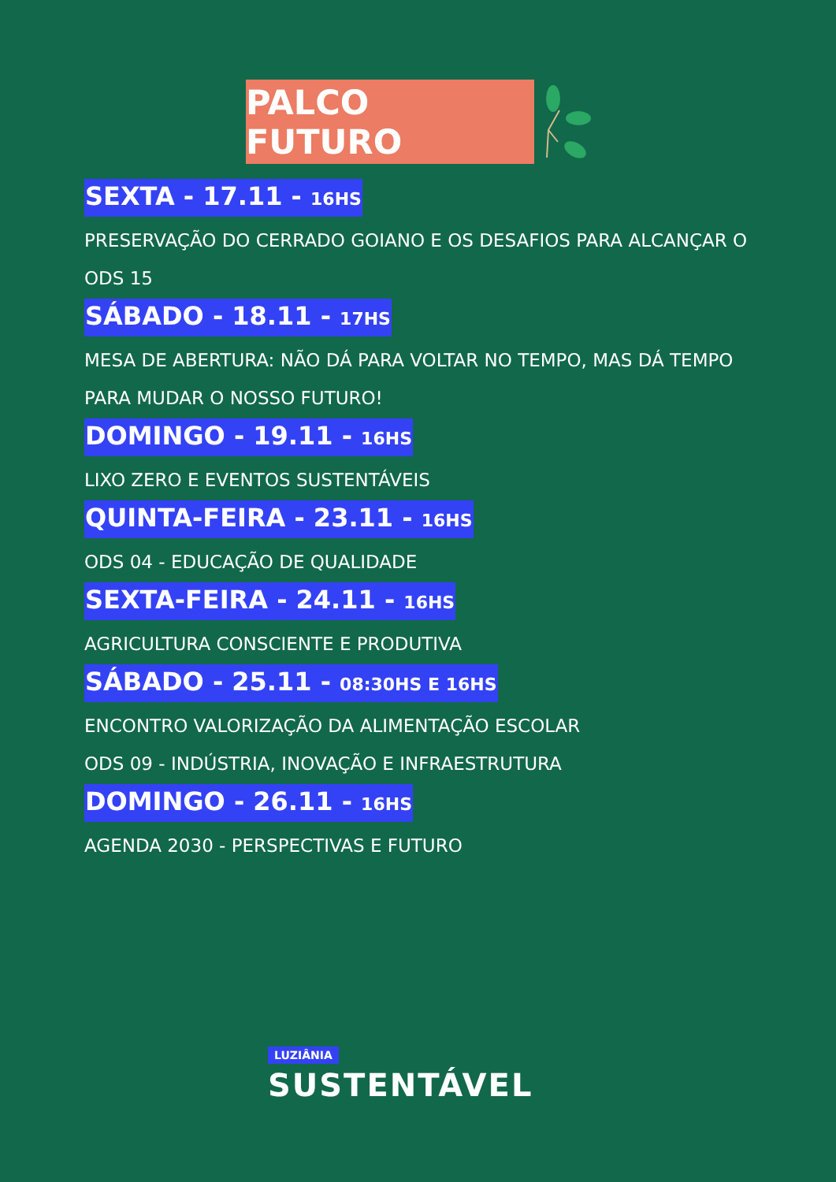PALCO FUTURO
SEXTA - 17.11 - 16HS
PRESERVAÇÃO DO CERRADO GOIANO E OS DESAFIOS PARA ALCANÇAR O ODS 15
SÁBADO - 18.11 - 17HS
MESA DE ABERTURA: NÃO DÁ PARA VOLTAR NO TEMPO, MAS DÁ TEMPO PARA MUDAR O NOSSO FUTURO!
DOMINGO - 19.11 - 16HS
LIXO ZERO E EVENTOS SUSTENTÁVEIS
QUINTA-FEIRA - 23.11 - 16HS
ODS 04 - EDUCAÇÃO DE QUALIDADE
SEXTA-FEIRA - 24.11 - 16HS
AGRICULTURA CONSCIENTE E PRODUTIVA
SÁBADO - 25.11 - 08:30HS E 16HS
ENCONTRO VALORIZAÇÃO DA ALIMENTAÇÃO ESCOLAR
ODS 09 - INDÚSTRIA, INOVAÇÃO E INFRAESTRUTURA
DOMINGO - 26.11 - 16HS
AGENDA 2030 - PERSPECTIVAS E FUTURO
LUZIÂNIA
SUSTENTÁVEL